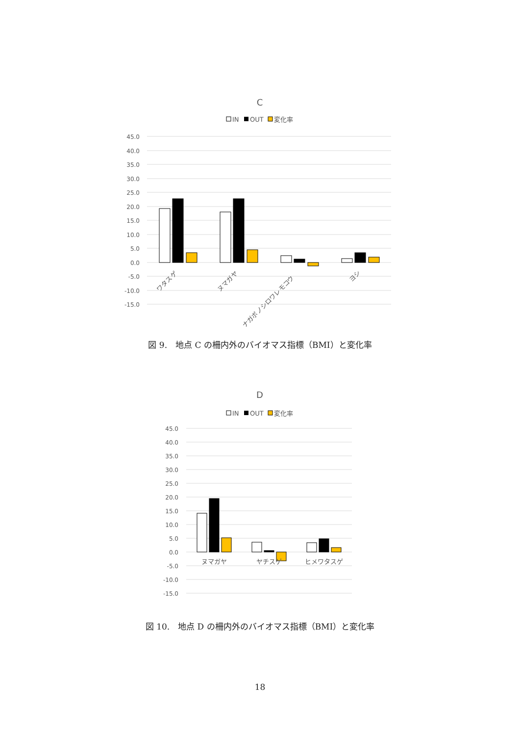C
IN
OUT
変化率
45.0
40.0
35.0
30.0
25.0
20.0
15.0
10.0
5.0
0.0
-5.0
-10.0
-15.0
ワタスゲ
ヌマガヤ
ナガボノシロワレモコウ
ヨシ
図 9.　地点 C の柵内外のバイオマス指標（BMI）と変化率
D
IN
OUT
変化率
45.0
40.0
35.0
30.0
25.0
20.0
15.0
10.0
5.0
0.0
-5.0
-10.0
-15.0
ヌマガヤ
ヤチスゲ
ヒメワタスゲ
図 10.　地点 D の柵内外のバイオマス指標（BMI）と変化率
18